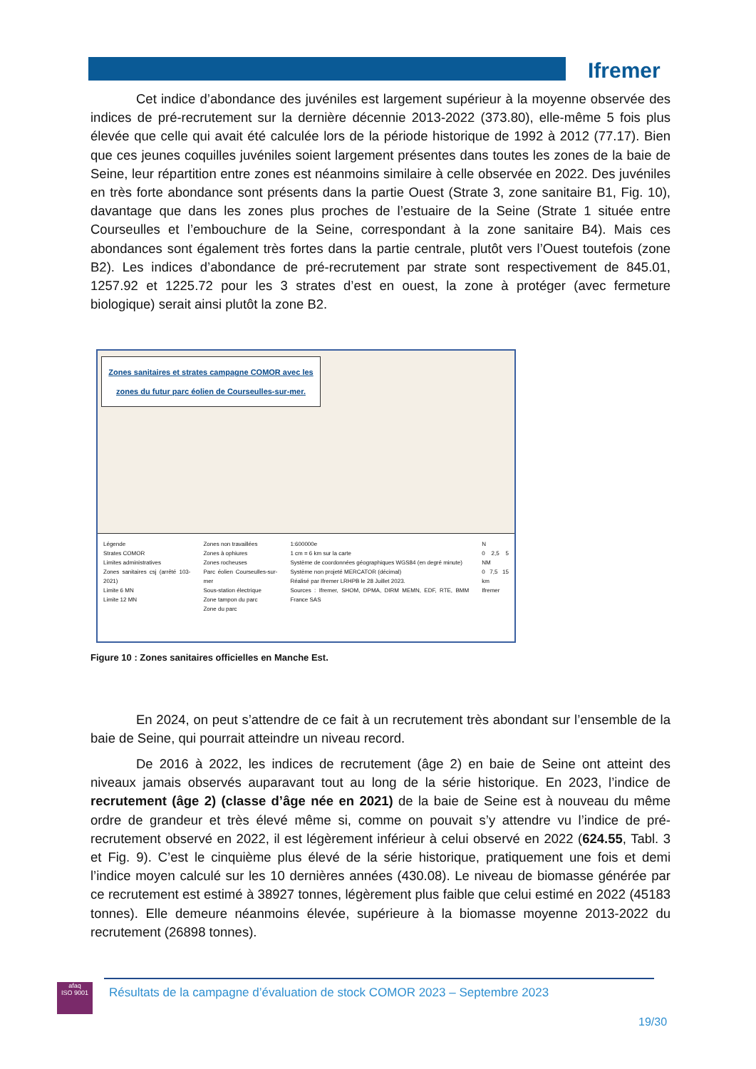Ifremer
Cet indice d’abondance des juvéniles est largement supérieur à la moyenne observée des indices de pré-recrutement sur la dernière décennie 2013-2022 (373.80), elle-même 5 fois plus élevée que celle qui avait été calculée lors de la période historique de 1992 à 2012 (77.17). Bien que ces jeunes coquilles juvéniles soient largement présentes dans toutes les zones de la baie de Seine, leur répartition entre zones est néanmoins similaire à celle observée en 2022. Des juvéniles en très forte abondance sont présents dans la partie Ouest (Strate 3, zone sanitaire B1, Fig. 10), davantage que dans les zones plus proches de l’estuaire de la Seine (Strate 1 située entre Courseulles et l’embouchure de la Seine, correspondant à la zone sanitaire B4). Mais ces abondances sont également très fortes dans la partie centrale, plutôt vers l’Ouest toutefois (zone B2). Les indices d’abondance de pré-recrutement par strate sont respectivement de 845.01, 1257.92 et 1225.72 pour les 3 strates d’est en ouest, la zone à protéger (avec fermeture biologique) serait ainsi plutôt la zone B2.
Zones sanitaires et strates campagne COMOR avec les zones du futur parc éolien de Courseulles-sur-mer.
Légende
Strates COMOR
Limites administratives
Zones sanitaires csj (arrêté 103-2021)
Limite 6 MN
Limite 12 MN
Zones non travaillées
Zones à ophiures
Zones rocheuses
Parc éolien Courseulles-sur-mer
Sous-station électrique
Zone tampon du parc
Zone du parc
1:600000e
1 cm = 6 km sur la carte
Système de coordonnées géographiques WGS84 (en degré minute)
Système non projeté MERCATOR (décimal)
Réalisé par Ifremer LRHPB le 28 Juillet 2023.
Sources : Ifremer, SHOM, DPMA, DIRM MEMN, EDF, RTE, BMM France SAS
N
0 2,5 5 NM
0 7,5 15 km
Ifremer
Figure 10 : Zones sanitaires officielles en Manche Est.
En 2024, on peut s’attendre de ce fait à un recrutement très abondant sur l’ensemble de la baie de Seine, qui pourrait atteindre un niveau record.
De 2016 à 2022, les indices de recrutement (âge 2) en baie de Seine ont atteint des niveaux jamais observés auparavant tout au long de la série historique. En 2023, l’indice de recrutement (âge 2) (classe d’âge née en 2021) de la baie de Seine est à nouveau du même ordre de grandeur et très élevé même si, comme on pouvait s’y attendre vu l’indice de pré-recrutement observé en 2022, il est légèrement inférieur à celui observé en 2022 (624.55, Tabl. 3 et Fig. 9). C’est le cinquième plus élevé de la série historique, pratiquement une fois et demi l’indice moyen calculé sur les 10 dernières années (430.08). Le niveau de biomasse générée par ce recrutement est estimé à 38927 tonnes, légèrement plus faible que celui estimé en 2022 (45183 tonnes). Elle demeure néanmoins élevée, supérieure à la biomasse moyenne 2013-2022 du recrutement (26898 tonnes).
afaq
ISO 9001
Résultats de la campagne d’évaluation de stock COMOR 2023 – Septembre 2023
19/30